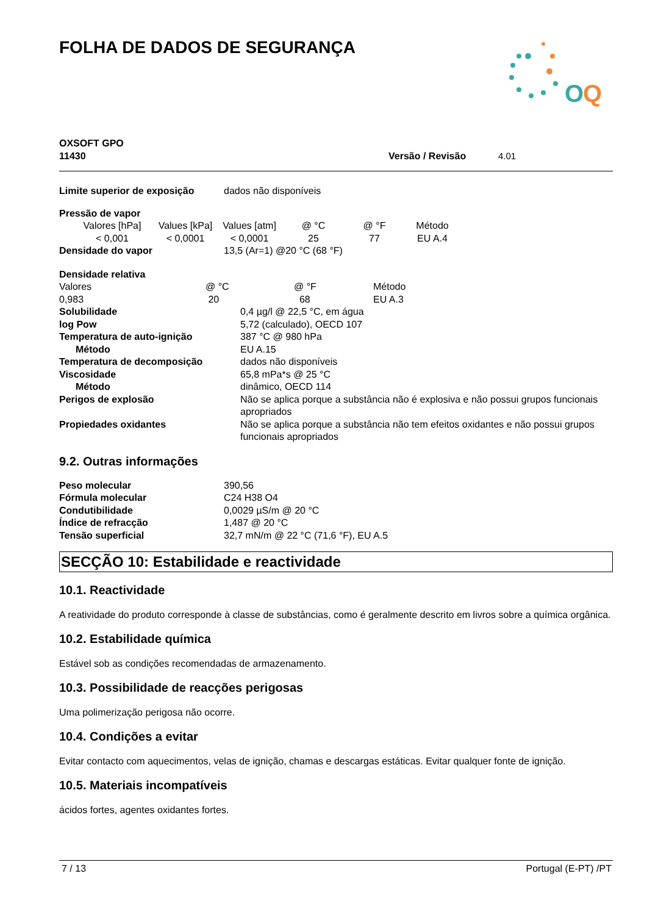FOLHA DE DADOS DE SEGURANÇA
O
Q
OXSOFT GPO
11430 Versão / Revisão 4.01
| Limite superior de exposição | dados não disponíveis |
Pressão de vapor
| Valores [hPa] | Values [kPa] | Values [atm] | @ °C | @ °F | Método |
| < 0,001 | < 0,0001 | < 0,0001 | 25 | 77 | EU A.4 |
| Densidade do vapor | 13,5 (Ar=1) @20 °C (68 °F) |
Densidade relativa
| Valores | @ °C | @ °F | Método |
| 0,983 | 20 | 68 | EU A.3 |
| Solubilidade | 0,4 µg/l @ 22,5 °C, em água |
| log Pow | 5,72 (calculado), OECD 107 |
| Temperatura de auto-ignição | 387 °C @ 980 hPa |
| Método | EU A.15 |
| Temperatura de decomposição | dados não disponíveis |
| Viscosidade | 65,8 mPa*s @ 25 °C |
| Método | dinâmico, OECD 114 |
| Perigos de explosão | Não se aplica porque a substância não é explosiva e não possui grupos funcionais apropriados |
| Propiedades oxidantes | Não se aplica porque a substância não tem efeitos oxidantes e não possui grupos funcionais apropriados |
9.2. Outras informações
| Peso molecular | 390,56 |
| Fórmula molecular | C24 H38 O4 |
| Condutibilidade | 0,0029 µS/m @ 20 °C |
| Índice de refracção | 1,487 @ 20 °C |
| Tensão superficial | 32,7 mN/m @ 22 °C (71,6 °F), EU A.5 |
SECÇÃO 10: Estabilidade e reactividade
10.1. Reactividade
A reatividade do produto corresponde à classe de substâncias, como é geralmente descrito em livros sobre a química orgânica.
10.2. Estabilidade química
Estável sob as condições recomendadas de armazenamento.
10.3. Possibilidade de reacções perigosas
Uma polimerização perigosa não ocorre.
10.4. Condições a evitar
Evitar contacto com aquecimentos, velas de ignição, chamas e descargas estáticas. Evitar qualquer fonte de ignição.
10.5. Materiais incompatíveis
ácidos fortes, agentes oxidantes fortes.
7 / 13 Portugal (E-PT) /PT